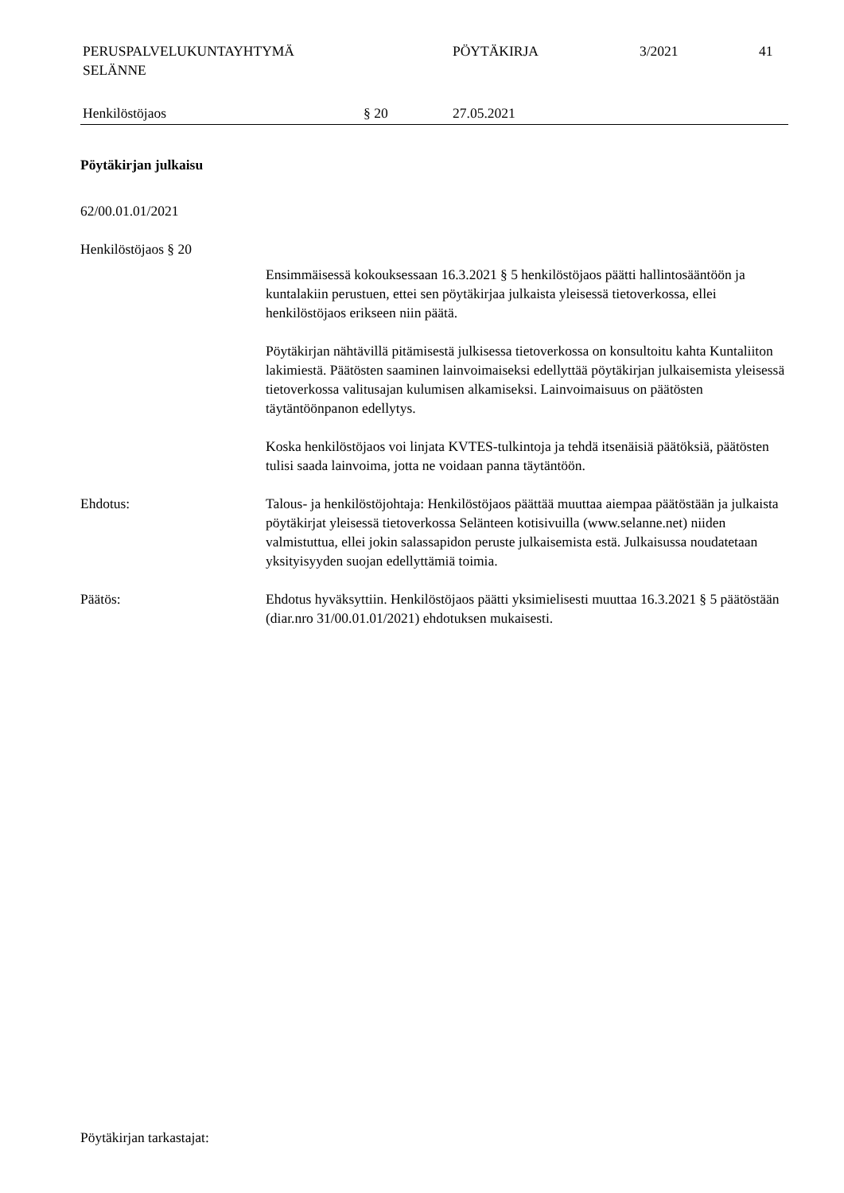PERUSPALVELUKUNTAYHTYMÄ
SELÄNNE
PÖYTÄKIRJA 3/2021 41
Henkilöstöjaos § 20 27.05.2021
Pöytäkirjan julkaisu
62/00.01.01/2021
Henkilöstöjaos § 20
Ensimmäisessä kokouksessaan 16.3.2021 § 5 henkilöstöjaos päätti hallintosääntöön ja kuntalakiin perustuen, ettei sen pöytäkirjaa julkaista yleisessä tietoverkossa, ellei henkilöstöjaos erikseen niin päätä.
Pöytäkirjan nähtävillä pitämisestä julkisessa tietoverkossa on konsultoitu kahta Kuntaliiton lakimiestä. Päätösten saaminen lainvoimaiseksi edellyttää pöytäkirjan julkaisemista yleisessä tietoverkossa valitusajan kulumisen alkamiseksi. Lainvoimaisuus on päätösten täytäntöönpanon edellytys.
Koska henkilöstöjaos voi linjata KVTES-tulkintoja ja tehdä itsenäisiä päätöksiä, päätösten tulisi saada lainvoima, jotta ne voidaan panna täytäntöön.
Ehdotus: Talous- ja henkilöstöjohtaja: Henkilöstöjaos päättää muuttaa aiempaa päätöstään ja julkaista pöytäkirjat yleisessä tietoverkossa Selänteen kotisivuilla (www.selanne.net) niiden valmistuttua, ellei jokin salassapidon peruste julkaisemista estä. Julkaisussa noudatetaan yksityisyyden suojan edellyttämiä toimia.
Päätös: Ehdotus hyväksyttiin. Henkilöstöjaos päätti yksimielisesti muuttaa 16.3.2021 § 5 päätöstään (diar.nro 31/00.01.01/2021) ehdotuksen mukaisesti.
Pöytäkirjan tarkastajat: